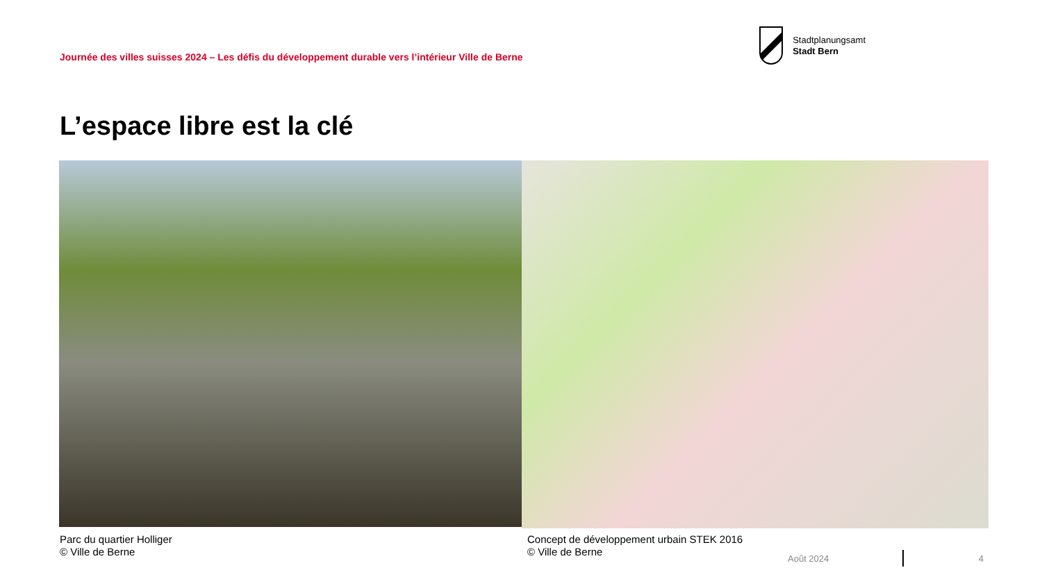Journée des villes suisses 2024 – Les défis du développement durable vers l’intérieur Ville de Berne
Stadtplanungsamt
Stadt Bern
L’espace libre est la clé
Parc du quartier Holliger
© Ville de Berne
Concept de développement urbain STEK 2016
© Ville de Berne
Août 2024 4